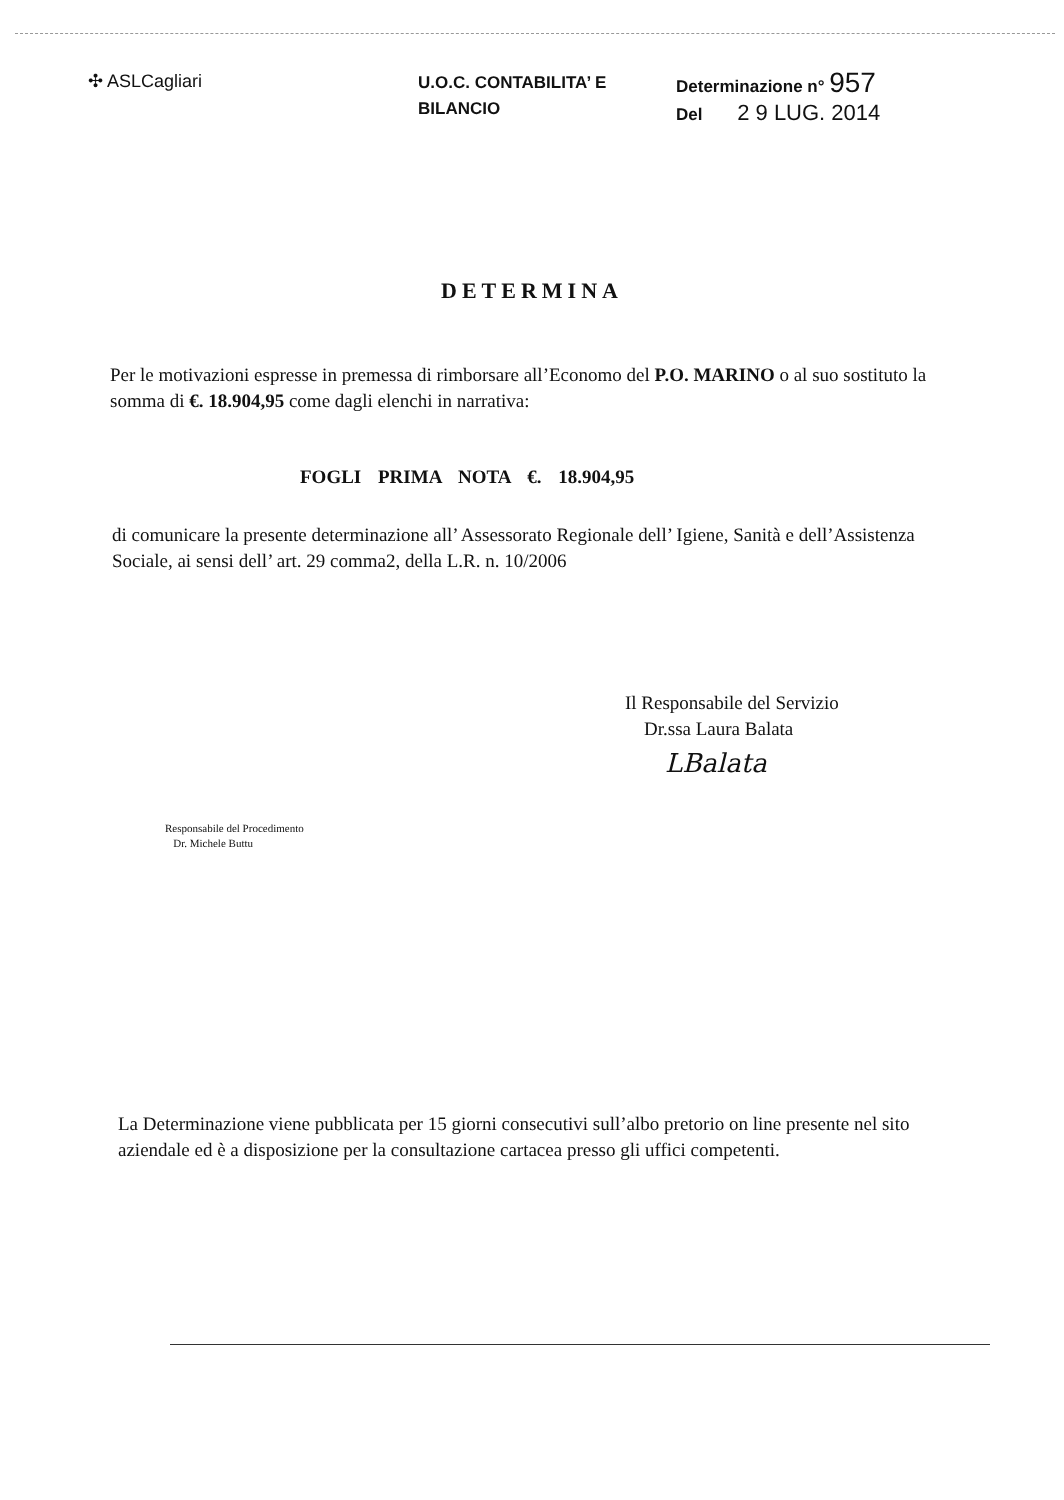✣ ASLCagliari
U.O.C. CONTABILITA’ E
BILANCIO
Determinazione n° 957
Del 2 9 LUG. 2014
DETERMINA
Per le motivazioni espresse in premessa di rimborsare all’Economo del P.O. MARINO o al suo sostituto la somma di €. 18.904,95 come dagli elenchi in narrativa:
FOGLI PRIMA NOTA €. 18.904,95
di comunicare la presente determinazione all’ Assessorato Regionale dell’ Igiene, Sanità e dell’Assistenza Sociale, ai sensi dell’ art. 29 comma2, della L.R. n. 10/2006
Il Responsabile del Servizio
Dr.ssa Laura Balata
LBalata
Responsabile del Procedimento
Dr. Michele Buttu
La Determinazione viene pubblicata per 15 giorni consecutivi sull’albo pretorio on line presente nel sito aziendale ed è a disposizione per la consultazione cartacea presso gli uffici competenti.